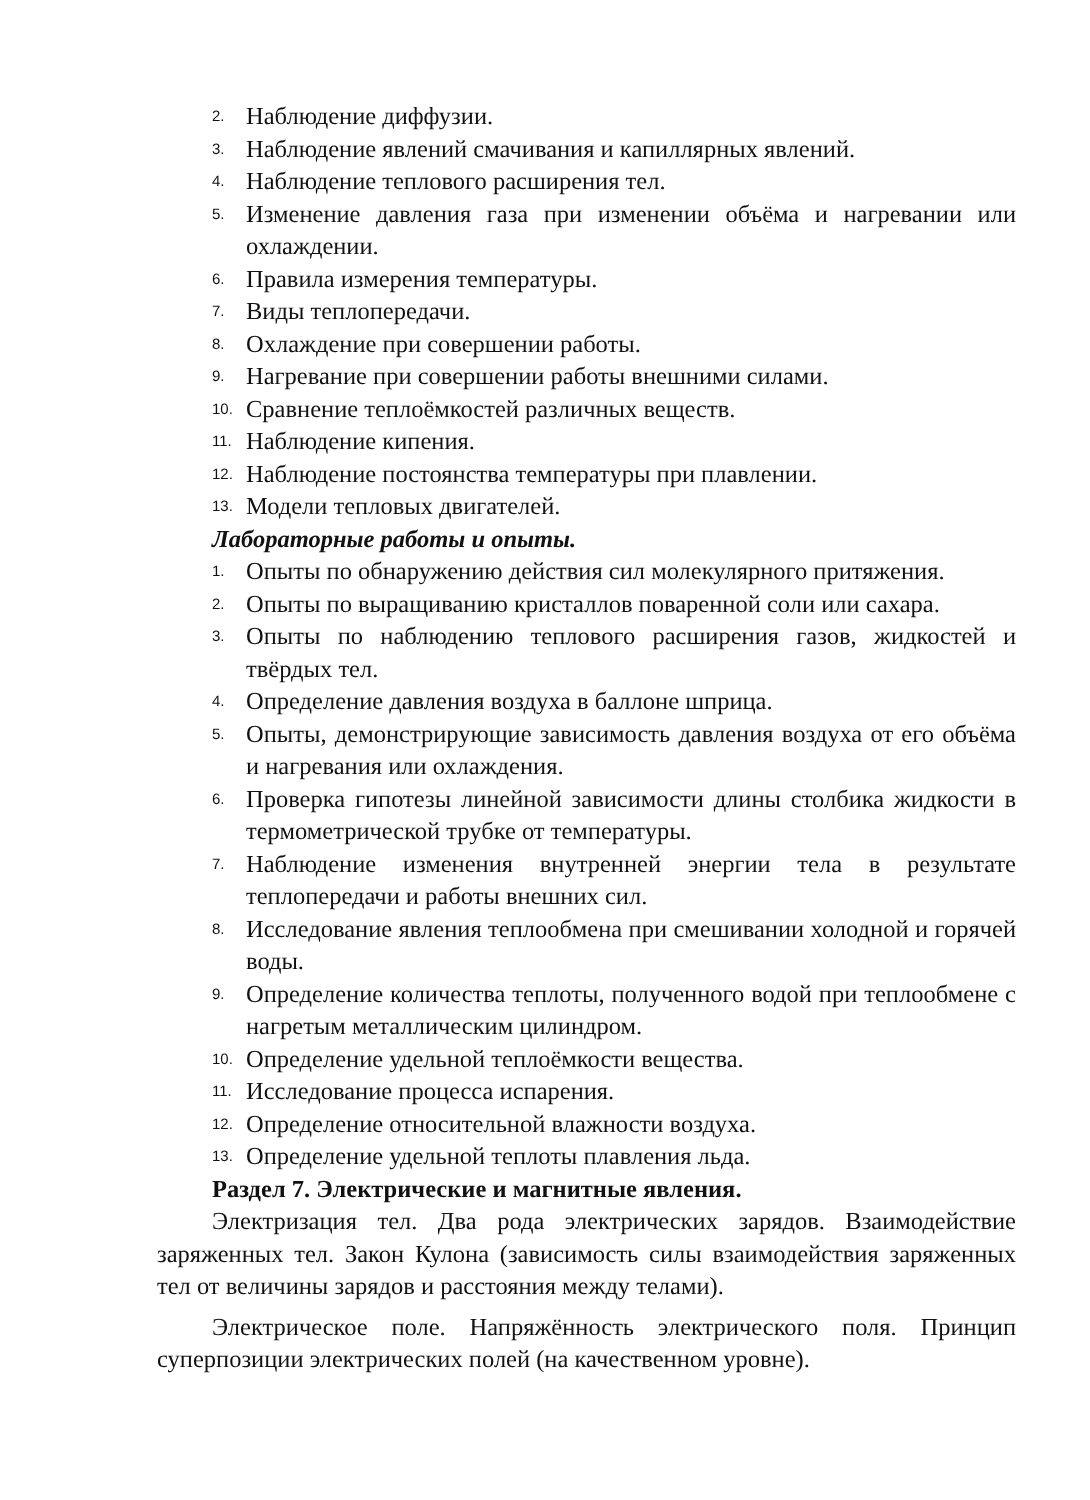2. Наблюдение диффузии.
3. Наблюдение явлений смачивания и капиллярных явлений.
4. Наблюдение теплового расширения тел.
5. Изменение давления газа при изменении объёма и нагревании или охлаждении.
6. Правила измерения температуры.
7. Виды теплопередачи.
8. Охлаждение при совершении работы.
9. Нагревание при совершении работы внешними силами.
10. Сравнение теплоёмкостей различных веществ.
11. Наблюдение кипения.
12. Наблюдение постоянства температуры при плавлении.
13. Модели тепловых двигателей.
Лабораторные работы и опыты.
1. Опыты по обнаружению действия сил молекулярного притяжения.
2. Опыты по выращиванию кристаллов поваренной соли или сахара.
3. Опыты по наблюдению теплового расширения газов, жидкостей и твёрдых тел.
4. Определение давления воздуха в баллоне шприца.
5. Опыты, демонстрирующие зависимость давления воздуха от его объёма и нагревания или охлаждения.
6. Проверка гипотезы линейной зависимости длины столбика жидкости в термометрической трубке от температуры.
7. Наблюдение изменения внутренней энергии тела в результате теплопередачи и работы внешних сил.
8. Исследование явления теплообмена при смешивании холодной и горячей воды.
9. Определение количества теплоты, полученного водой при теплообмене с нагретым металлическим цилиндром.
10. Определение удельной теплоёмкости вещества.
11. Исследование процесса испарения.
12. Определение относительной влажности воздуха.
13. Определение удельной теплоты плавления льда.
Раздел 7. Электрические и магнитные явления.
Электризация тел. Два рода электрических зарядов. Взаимодействие заряженных тел. Закон Кулона (зависимость силы взаимодействия заряженных тел от величины зарядов и расстояния между телами).
Электрическое поле. Напряжённость электрического поля. Принцип суперпозиции электрических полей (на качественном уровне).